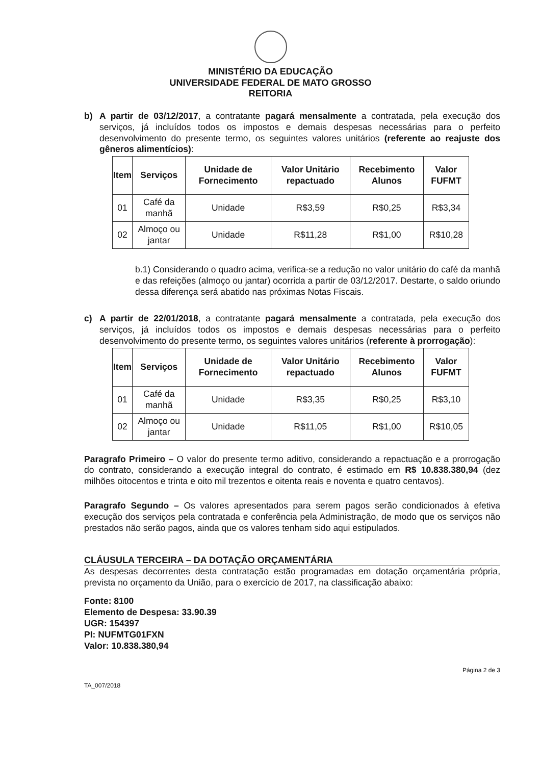MINISTÉRIO DA EDUCAÇÃO
UNIVERSIDADE FEDERAL DE MATO GROSSO
REITORIA
b) A partir de 03/12/2017, a contratante pagará mensalmente a contratada, pela execução dos serviços, já incluídos todos os impostos e demais despesas necessárias para o perfeito desenvolvimento do presente termo, os seguintes valores unitários (referente ao reajuste dos gêneros alimentícios):
| Item | Serviços | Unidade de Fornecimento | Valor Unitário repactuado | Recebimento Alunos | Valor FUFMT |
| --- | --- | --- | --- | --- | --- |
| 01 | Café da manhã | Unidade | R$3,59 | R$0,25 | R$3,34 |
| 02 | Almoço ou jantar | Unidade | R$11,28 | R$1,00 | R$10,28 |
b.1) Considerando o quadro acima, verifica-se a redução no valor unitário do café da manhã e das refeições (almoço ou jantar) ocorrida a partir de 03/12/2017. Destarte, o saldo oriundo dessa diferença será abatido nas próximas Notas Fiscais.
c) A partir de 22/01/2018, a contratante pagará mensalmente a contratada, pela execução dos serviços, já incluídos todos os impostos e demais despesas necessárias para o perfeito desenvolvimento do presente termo, os seguintes valores unitários (referente à prorrogação):
| Item | Serviços | Unidade de Fornecimento | Valor Unitário repactuado | Recebimento Alunos | Valor FUFMT |
| --- | --- | --- | --- | --- | --- |
| 01 | Café da manhã | Unidade | R$3,35 | R$0,25 | R$3,10 |
| 02 | Almoço ou jantar | Unidade | R$11,05 | R$1,00 | R$10,05 |
Paragrafo Primeiro – O valor do presente termo aditivo, considerando a repactuação e a prorrogação do contrato, considerando a execução integral do contrato, é estimado em R$ 10.838.380,94 (dez milhões oitocentos e trinta e oito mil trezentos e oitenta reais e noventa e quatro centavos).
Paragrafo Segundo – Os valores apresentados para serem pagos serão condicionados à efetiva execução dos serviços pela contratada e conferência pela Administração, de modo que os serviços não prestados não serão pagos, ainda que os valores tenham sido aqui estipulados.
CLÁUSULA TERCEIRA – DA DOTAÇÃO ORÇAMENTÁRIA
As despesas decorrentes desta contratação estão programadas em dotação orçamentária própria, prevista no orçamento da União, para o exercício de 2017, na classificação abaixo:
Fonte: 8100
Elemento de Despesa: 33.90.39
UGR: 154397
PI: NUFMTG01FXN
Valor: 10.838.380,94
TA_007/2018 Página 2 de 3